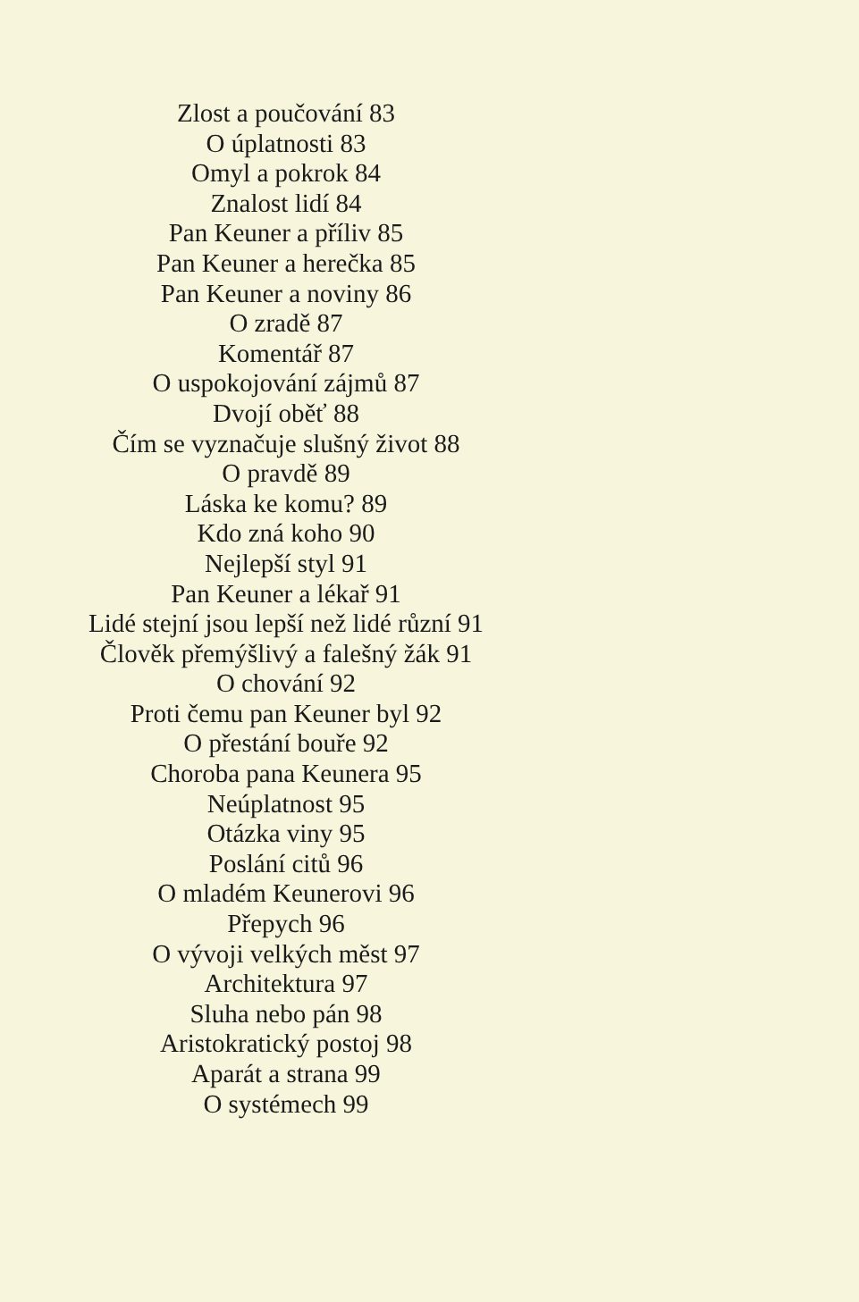Zlost a poučování 83
O úplatnosti 83
Omyl a pokrok 84
Znalost lidí 84
Pan Keuner a příliv 85
Pan Keuner a herečka 85
Pan Keuner a noviny 86
O zradě 87
Komentář 87
O uspokojování zájmů 87
Dvojí oběť 88
Čím se vyznačuje slušný život 88
O pravdě 89
Láska ke komu? 89
Kdo zná koho 90
Nejlepší styl 91
Pan Keuner a lékař 91
Lidé stejní jsou lepší než lidé různí 91
Člověk přemýšlivý a falešný žák 91
O chování 92
Proti čemu pan Keuner byl 92
O přestání bouře 92
Choroba pana Keunera 95
Neúplatnost 95
Otázka viny 95
Poslání citů 96
O mladém Keunerovi 96
Přepych 96
O vývoji velkých měst 97
Architektura 97
Sluha nebo pán 98
Aristokratický postoj 98
Aparát a strana 99
O systémech 99